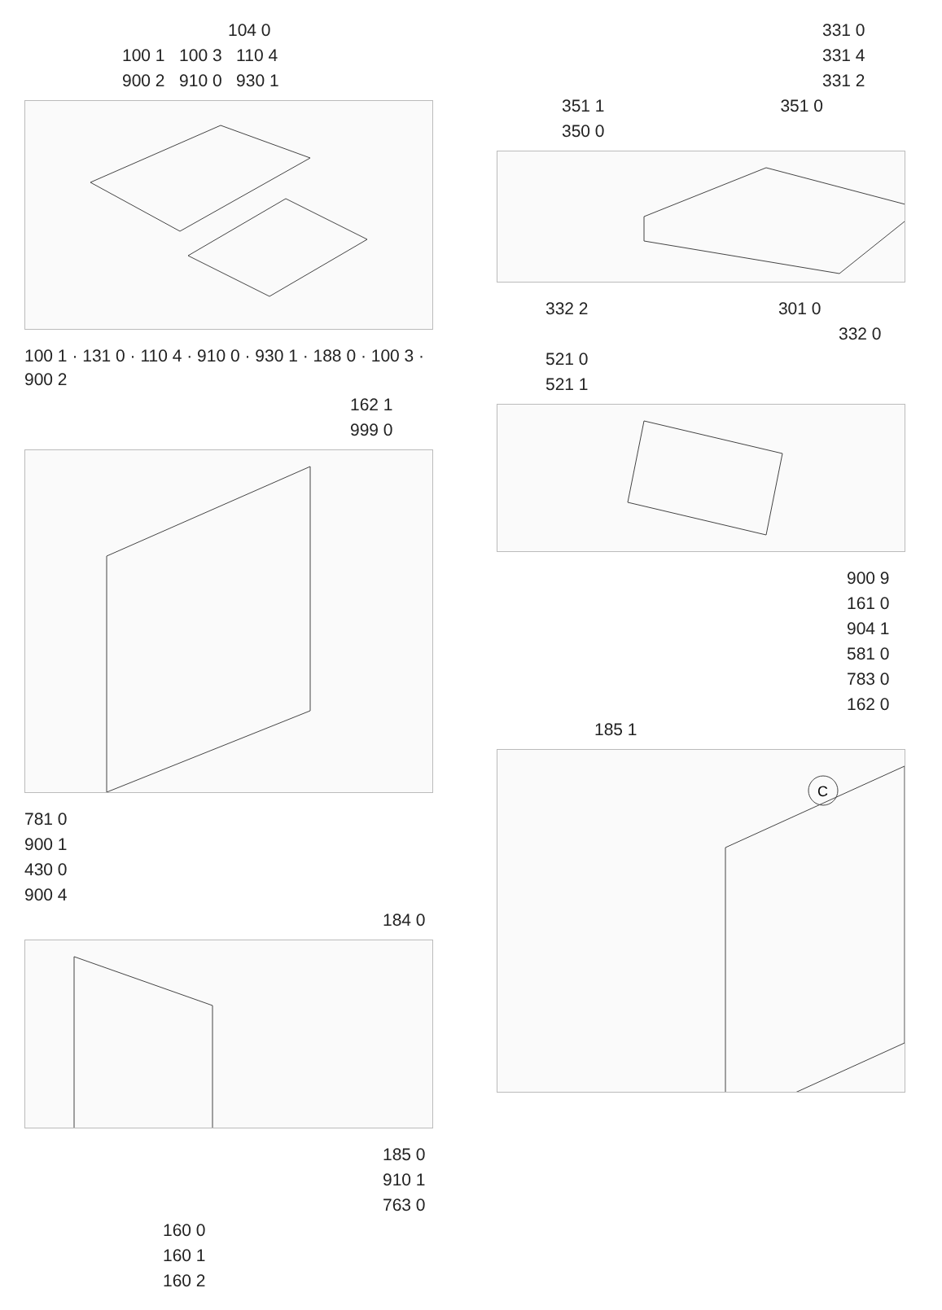104 0
100 1 100 3 110 4
900 2 910 0 930 1
100 1 · 131 0 · 110 4 · 910 0 · 930 1 · 188 0 · 100 3 · 900 2
162 1
999 0
781 0
900 1
430 0
900 4
184 0
185 0
910 1
763 0
160 0
160 1
160 2
331 0
331 4
331 2
351 1 351 0
350 0
332 2 301 0
332 0
521 0
521 1
900 9
161 0
904 1
581 0
783 0
162 0
185 1
C